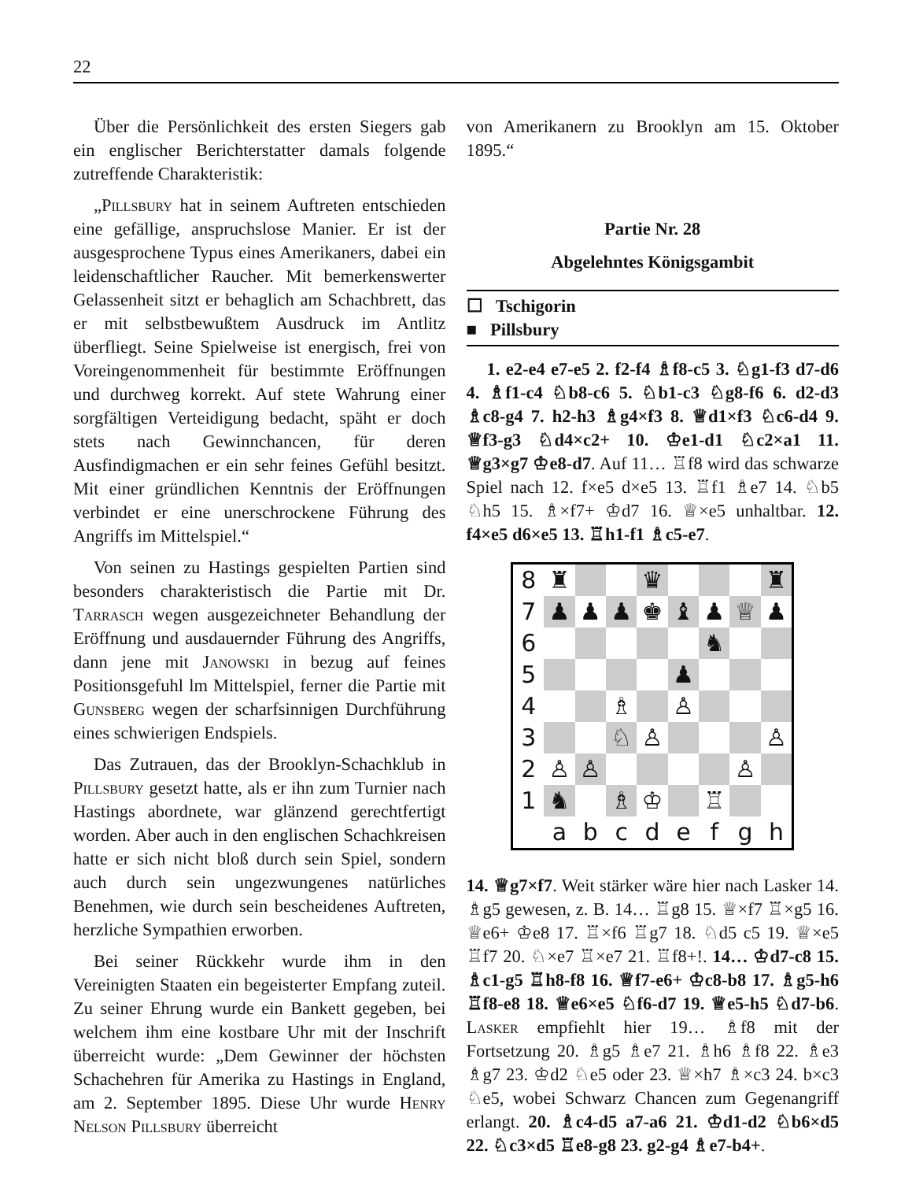22
Über die Persönlichkeit des ersten Siegers gab ein englischer Berichterstatter damals folgende zutreffende Charakteristik:
„Pillsbury hat in seinem Auftreten entschieden eine gefällige, anspruchslose Manier. Er ist der ausgesprochene Typus eines Amerikaners, dabei ein leidenschaftlicher Raucher. Mit bemerkenswerter Gelassenheit sitzt er behaglich am Schachbrett, das er mit selbstbewußtem Ausdruck im Antlitz überfliegt. Seine Spielweise ist energisch, frei von Voreingenommenheit für bestimmte Eröffnungen und durchweg korrekt. Auf stete Wahrung einer sorgfältigen Verteidigung bedacht, späht er doch stets nach Gewinnchancen, für deren Ausfindigmachen er ein sehr feines Gefühl besitzt. Mit einer gründlichen Kenntnis der Eröffnungen verbindet er eine unerschrockene Führung des Angriffs im Mittelspiel.“
Von seinen zu Hastings gespielten Partien sind besonders charakteristisch die Partie mit Dr. Tarrasch wegen ausgezeichneter Behandlung der Eröffnung und ausdauernder Führung des Angriffs, dann jene mit Janowski in bezug auf feines Positionsgefuhl lm Mittelspiel, ferner die Partie mit Gunsberg wegen der scharfsinnigen Durchführung eines schwierigen Endspiels.
Das Zutrauen, das der Brooklyn-Schachklub in Pillsbury gesetzt hatte, als er ihn zum Turnier nach Hastings abordnete, war glänzend gerechtfertigt worden. Aber auch in den englischen Schachkreisen hatte er sich nicht bloß durch sein Spiel, sondern auch durch sein ungezwungenes natürliches Benehmen, wie durch sein bescheidenes Auftreten, herzliche Sympathien erworben.
Bei seiner Rückkehr wurde ihm in den Vereinigten Staaten ein begeisterter Empfang zuteil. Zu seiner Ehrung wurde ein Bankett gegeben, bei welchem ihm eine kostbare Uhr mit der Inschrift überreicht wurde: „Dem Gewinner der höchsten Schachehren für Amerika zu Hastings in England, am 2. September 1895. Diese Uhr wurde Henry Nelson Pillsbury überreicht
von Amerikanern zu Brooklyn am 15. Oktober 1895.“
Partie Nr. 28
Abgelehntes Königsgambit
☐ Tschigorin
■ Pillsbury
1. e2-e4 e7-e5 2. f2-f4 ♗f8-c5 3. ♘g1-f3 d7-d6 4. ♗f1-c4 ♘b8-c6 5. ♘b1-c3 ♘g8-f6 6. d2-d3 ♗c8-g4 7. h2-h3 ♗g4×f3 8. ♕d1×f3 ♘c6-d4 9. ♕f3-g3 ♘d4×c2+ 10. ♔e1-d1 ♘c2×a1 11. ♕g3×g7 ♔e8-d7. Auf 11… ♖f8 wird das schwarze Spiel nach 12. f×e5 d×e5 13. ♖f1 ♗e7 14. ♘b5 ♘h5 15. ♗×f7+ ♔d7 16. ♕×e5 unhaltbar. 12. f4×e5 d6×e5 13. ♖h1-f1 ♗c5-e7.
| 8 | ♜ | | | ♛ | | | | ♜ |
| 7 | ♟ | ♟ | ♟ | ♚ | ♝ | ♟ | ♕ | ♟ |
| 6 | | | | | | ♞ | | |
| 5 | | | | | ♟ | | | |
| 4 | | | ♗ | | ♙ | | | |
| 3 | | | ♘ | ♙ | | | | ♙ |
| 2 | ♙ | ♙ | | | | | ♙ | |
| 1 | ♞ | | ♗ | ♔ | | ♖ | | |
| | a | b | c | d | e | f | g | h |
14. ♕g7×f7. Weit stärker wäre hier nach Lasker 14. ♗g5 gewesen, z. B. 14… ♖g8 15. ♕×f7 ♖×g5 16. ♕e6+ ♔e8 17. ♖×f6 ♖g7 18. ♘d5 c5 19. ♕×e5 ♖f7 20. ♘×e7 ♖×e7 21. ♖f8+!. 14… ♔d7-c8 15. ♗c1-g5 ♖h8-f8 16. ♕f7-e6+ ♔c8-b8 17. ♗g5-h6 ♖f8-e8 18. ♕e6×e5 ♘f6-d7 19. ♕e5-h5 ♘d7-b6. Lasker empfiehlt hier 19… ♗f8 mit der Fortsetzung 20. ♗g5 ♗e7 21. ♗h6 ♗f8 22. ♗e3 ♗g7 23. ♔d2 ♘e5 oder 23. ♕×h7 ♗×c3 24. b×c3 ♘e5, wobei Schwarz Chancen zum Gegenangriff erlangt. 20. ♗c4-d5 a7-a6 21. ♔d1-d2 ♘b6×d5 22. ♘c3×d5 ♖e8-g8 23. g2-g4 ♗e7-b4+.